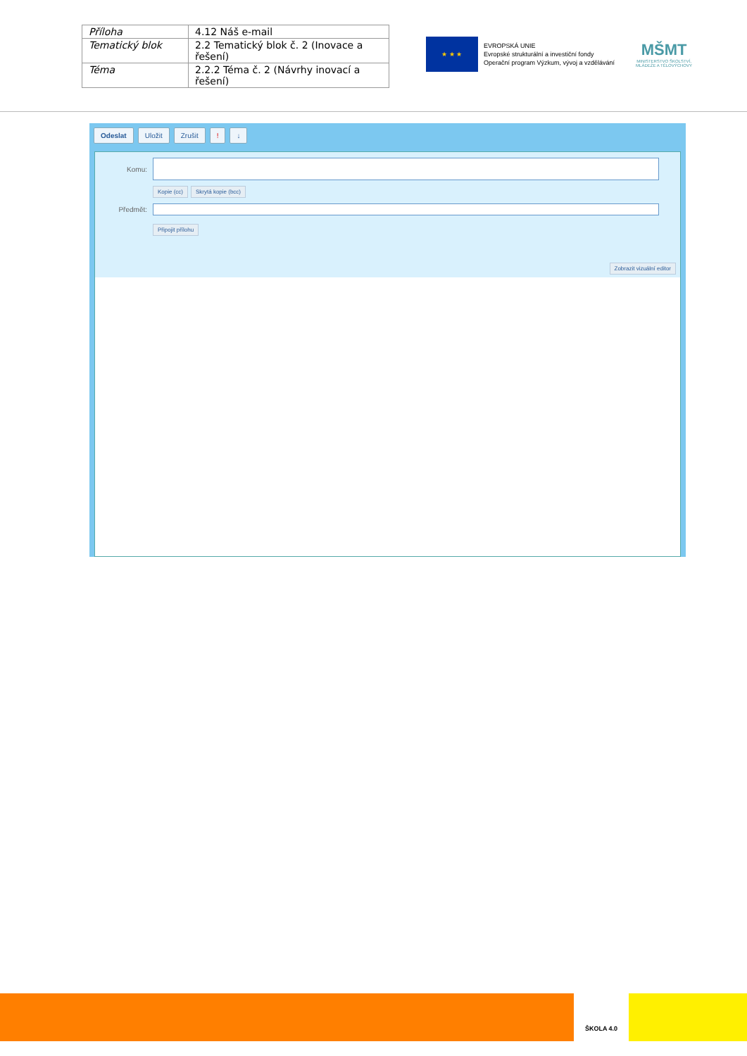| Příloha | 4.12 Náš e-mail |
| Tematický blok | 2.2 Tematický blok č. 2 (Inovace a řešení) |
| Téma | 2.2.2 Téma č. 2 (Návrhy inovací a řešení) |
★ ★ ★
EVROPSKÁ UNIE
Evropské strukturální a investiční fondy
Operační program Výzkum, vývoj a vzdělávání
MŠMT
MINISTERSTVO ŠKOLSTVÍ, MLÁDEŽE A TĚLOVÝCHOVY
Odeslat Uložit Zrušit! ↓
Komu:
Kopie (cc) Skrytá kopie (bcc)
Předmět:
Připojit přílohu
Zobrazit vizuální editor
ŠKOLA 4.0